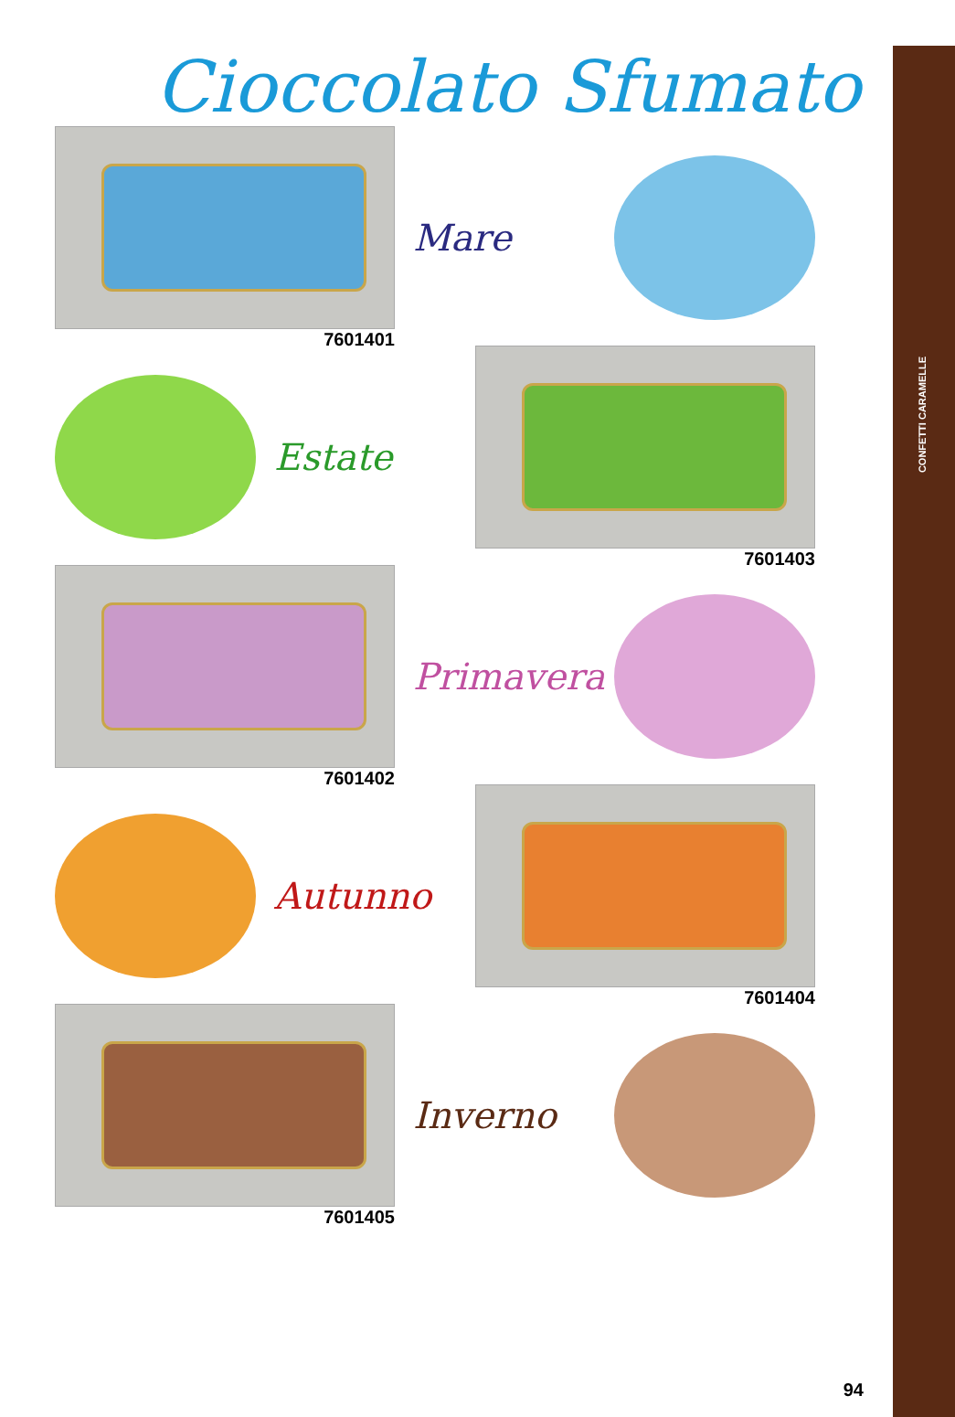CONFETTI CARAMELLE
Cioccolato Sfumato
7601401
Mare
Estate
7601403
7601402
Primavera
Autunno
7601404
7601405
Inverno
94